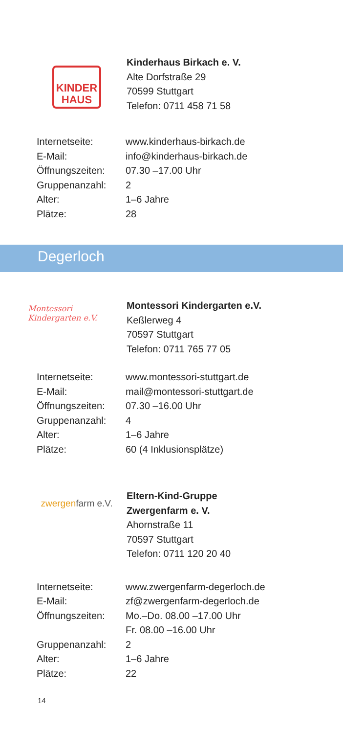KINDER
HAUS
Kinderhaus Birkach e. V.
Alte Dorfstraße 29
70599 Stuttgart
Telefon: 0711 458 71 58
| Internetseite: | www.kinderhaus-birkach.de |
| E-Mail: | info@kinderhaus-birkach.de |
| Öffnungszeiten: | 07.30 –17.00 Uhr |
| Gruppenanzahl: | 2 |
| Alter: | 1–6 Jahre |
| Plätze: | 28 |
Degerloch
Montessori Kindergarten e.V.
Montessori Kindergarten e.V.
Keßlerweg 4
70597 Stuttgart
Telefon: 0711 765 77 05
| Internetseite: | www.montessori-stuttgart.de |
| E-Mail: | mail@montessori-stuttgart.de |
| Öffnungszeiten: | 07.30 –16.00 Uhr |
| Gruppenanzahl: | 4 |
| Alter: | 1–6 Jahre |
| Plätze: | 60 (4 Inklusionsplätze) |
zwergen farm e.V.
Eltern-Kind-Gruppe
Zwergenfarm e. V.
Ahornstraße 11
70597 Stuttgart
Telefon: 0711 120 20 40
| Internetseite: | www.zwergenfarm-degerloch.de |
| E-Mail: | zf@zwergenfarm-degerloch.de |
| Öffnungszeiten: | Mo.–Do. 08.00 –17.00 Uhr Fr. 08.00 –16.00 Uhr |
| Gruppenanzahl: | 2 |
| Alter: | 1–6 Jahre |
| Plätze: | 22 |
14